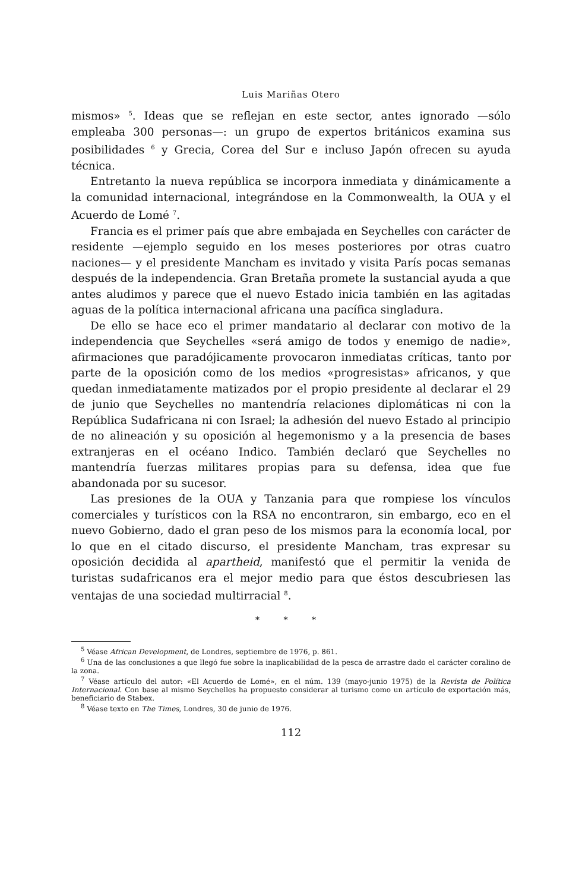Luis Mariñas Otero
mismos» <sup>5</sup>. Ideas que se reflejan en este sector, antes ignorado —sólo empleaba 300 personas—: un grupo de expertos británicos examina sus posibilidades <sup>6</sup> y Grecia, Corea del Sur e incluso Japón ofrecen su ayuda técnica.
Entretanto la nueva república se incorpora inmediata y dinámicamente a la comunidad internacional, integrándose en la Commonwealth, la OUA y el Acuerdo de Lomé <sup>7</sup>.
Francia es el primer país que abre embajada en Seychelles con carácter de residente —ejemplo seguido en los meses posteriores por otras cuatro naciones— y el presidente Mancham es invitado y visita París pocas semanas después de la independencia. Gran Bretaña promete la sustancial ayuda a que antes aludimos y parece que el nuevo Estado inicia también en las agitadas aguas de la política internacional africana una pacífica singladura.
De ello se hace eco el primer mandatario al declarar con motivo de la independencia que Seychelles «será amigo de todos y enemigo de nadie», afirmaciones que paradójicamente provocaron inmediatas críticas, tanto por parte de la oposición como de los medios «progresistas» africanos, y que quedan inmediatamente matizados por el propio presidente al declarar el 29 de junio que Seychelles no mantendría relaciones diplomáticas ni con la República Sudafricana ni con Israel; la adhesión del nuevo Estado al principio de no alineación y su oposición al hegemonismo y a la presencia de bases extranjeras en el océano Indico. También declaró que Seychelles no mantendría fuerzas militares propias para su defensa, idea que fue abandonada por su sucesor.
Las presiones de la OUA y Tanzania para que rompiese los vínculos comerciales y turísticos con la RSA no encontraron, sin embargo, eco en el nuevo Gobierno, dado el gran peso de los mismos para la economía local, por lo que en el citado discurso, el presidente Mancham, tras expresar su oposición decidida al apartheid, manifestó que el permitir la venida de turistas sudafricanos era el mejor medio para que éstos descubriesen las ventajas de una sociedad multirracial <sup>8</sup>.
* * *
<sup>5</sup> Véase African Development, de Londres, septiembre de 1976, p. 861.
<sup>6</sup> Una de las conclusiones a que llegó fue sobre la inaplicabilidad de la pesca de arrastre dado el carácter coralino de la zona.
<sup>7</sup> Véase artículo del autor: «El Acuerdo de Lomé», en el núm. 139 (mayo-junio 1975) de la Revista de Política Internacional. Con base al mismo Seychelles ha propuesto considerar al turismo como un artículo de exportación más, beneficiario de Stabex.
<sup>8</sup> Véase texto en The Times, Londres, 30 de junio de 1976.
112